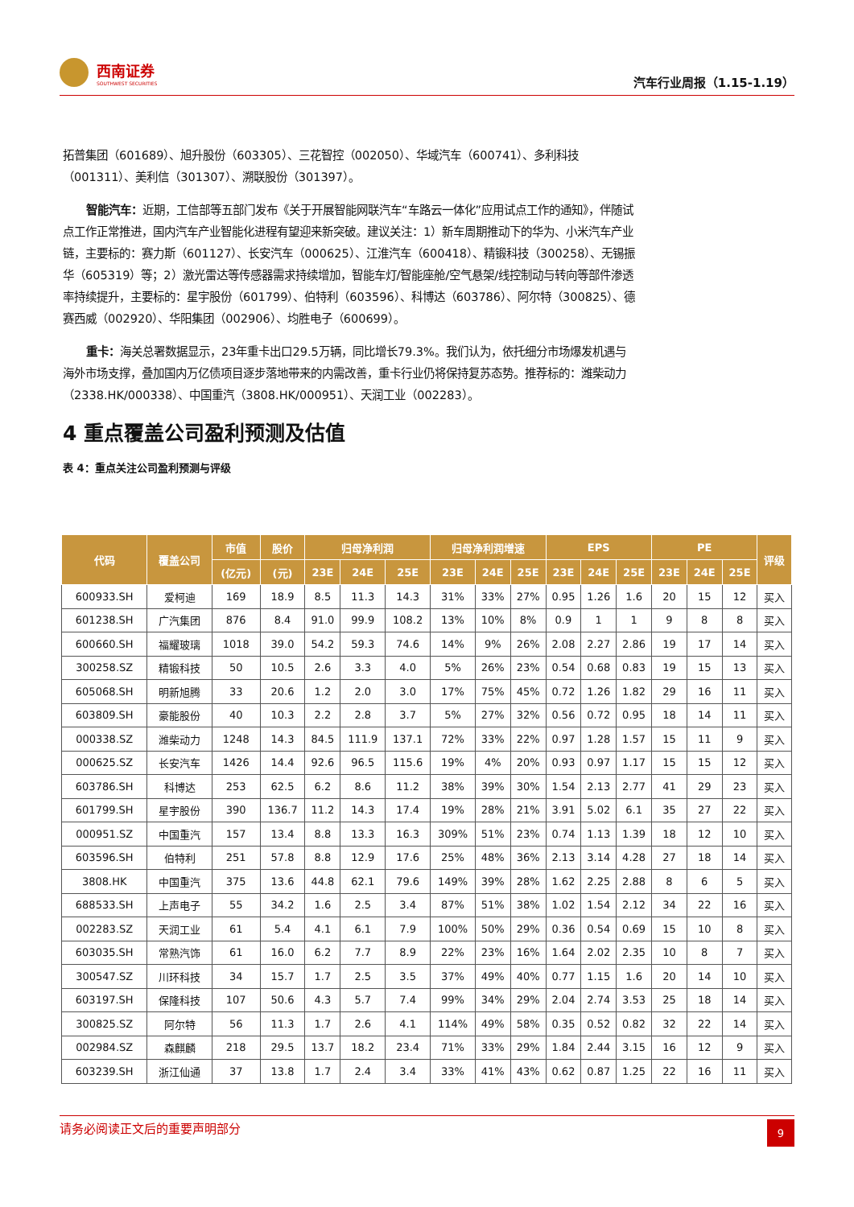西南证券
SOUTHWEST SECURITIES
汽车行业周报（1.15-1.19）
拓普集团（601689）、旭升股份（603305）、三花智控（002050）、华域汽车（600741）、多利科技（001311）、美利信（301307）、溯联股份（301397）。
  智能汽车：近期，工信部等五部门发布《关于开展智能网联汽车“车路云一体化”应用试点工作的通知》，伴随试点工作正常推进，国内汽车产业智能化进程有望迎来新突破。建议关注：1）新车周期推动下的华为、小米汽车产业链，主要标的：赛力斯（601127）、长安汽车（000625）、江淮汽车（600418）、精锻科技（300258）、无锡振华（605319）等；2）激光雷达等传感器需求持续增加，智能车灯/智能座舱/空气悬架/线控制动与转向等部件渗透率持续提升，主要标的：星宇股份（601799）、伯特利（603596）、科博达（603786）、阿尔特（300825）、德赛西威（002920）、华阳集团（002906）、均胜电子（600699）。
  重卡：海关总署数据显示，23年重卡出口29.5万辆，同比增长79.3%。我们认为，依托细分市场爆发机遇与海外市场支撑，叠加国内万亿债项目逐步落地带来的内需改善，重卡行业仍将保持复苏态势。推荐标的：潍柴动力（2338.HK/000338）、中国重汽（3808.HK/000951）、天润工业（002283）。
4 重点覆盖公司盈利预测及估值
表 4：重点关注公司盈利预测与评级
| 代码 | 覆盖公司 | 市值 | 股价 | 归母净利润 | | | 归母净利润增速 | | | EPS | | | PE | | | 评级 |
| --- | --- | --- | --- | --- | --- | --- | --- | --- | --- | --- | --- | --- | --- | --- | --- | --- |
| | | (亿元) | (元) | 23E | 24E | 25E | 23E | 24E | 25E | 23E | 24E | 25E | 23E | 24E | 25E | |
| 600933.SH | 爱柯迪 | 169 | 18.9 | 8.5 | 11.3 | 14.3 | 31% | 33% | 27% | 0.95 | 1.26 | 1.6 | 20 | 15 | 12 | 买入 |
| 601238.SH | 广汽集团 | 876 | 8.4 | 91.0 | 99.9 | 108.2 | 13% | 10% | 8% | 0.9 | 1 | 1 | 9 | 8 | 8 | 买入 |
| 600660.SH | 福耀玻璃 | 1018 | 39.0 | 54.2 | 59.3 | 74.6 | 14% | 9% | 26% | 2.08 | 2.27 | 2.86 | 19 | 17 | 14 | 买入 |
| 300258.SZ | 精锻科技 | 50 | 10.5 | 2.6 | 3.3 | 4.0 | 5% | 26% | 23% | 0.54 | 0.68 | 0.83 | 19 | 15 | 13 | 买入 |
| 605068.SH | 明新旭腾 | 33 | 20.6 | 1.2 | 2.0 | 3.0 | 17% | 75% | 45% | 0.72 | 1.26 | 1.82 | 29 | 16 | 11 | 买入 |
| 603809.SH | 豪能股份 | 40 | 10.3 | 2.2 | 2.8 | 3.7 | 5% | 27% | 32% | 0.56 | 0.72 | 0.95 | 18 | 14 | 11 | 买入 |
| 000338.SZ | 潍柴动力 | 1248 | 14.3 | 84.5 | 111.9 | 137.1 | 72% | 33% | 22% | 0.97 | 1.28 | 1.57 | 15 | 11 | 9 | 买入 |
| 000625.SZ | 长安汽车 | 1426 | 14.4 | 92.6 | 96.5 | 115.6 | 19% | 4% | 20% | 0.93 | 0.97 | 1.17 | 15 | 15 | 12 | 买入 |
| 603786.SH | 科博达 | 253 | 62.5 | 6.2 | 8.6 | 11.2 | 38% | 39% | 30% | 1.54 | 2.13 | 2.77 | 41 | 29 | 23 | 买入 |
| 601799.SH | 星宇股份 | 390 | 136.7 | 11.2 | 14.3 | 17.4 | 19% | 28% | 21% | 3.91 | 5.02 | 6.1 | 35 | 27 | 22 | 买入 |
| 000951.SZ | 中国重汽 | 157 | 13.4 | 8.8 | 13.3 | 16.3 | 309% | 51% | 23% | 0.74 | 1.13 | 1.39 | 18 | 12 | 10 | 买入 |
| 603596.SH | 伯特利 | 251 | 57.8 | 8.8 | 12.9 | 17.6 | 25% | 48% | 36% | 2.13 | 3.14 | 4.28 | 27 | 18 | 14 | 买入 |
| 3808.HK | 中国重汽 | 375 | 13.6 | 44.8 | 62.1 | 79.6 | 149% | 39% | 28% | 1.62 | 2.25 | 2.88 | 8 | 6 | 5 | 买入 |
| 688533.SH | 上声电子 | 55 | 34.2 | 1.6 | 2.5 | 3.4 | 87% | 51% | 38% | 1.02 | 1.54 | 2.12 | 34 | 22 | 16 | 买入 |
| 002283.SZ | 天润工业 | 61 | 5.4 | 4.1 | 6.1 | 7.9 | 100% | 50% | 29% | 0.36 | 0.54 | 0.69 | 15 | 10 | 8 | 买入 |
| 603035.SH | 常熟汽饰 | 61 | 16.0 | 6.2 | 7.7 | 8.9 | 22% | 23% | 16% | 1.64 | 2.02 | 2.35 | 10 | 8 | 7 | 买入 |
| 300547.SZ | 川环科技 | 34 | 15.7 | 1.7 | 2.5 | 3.5 | 37% | 49% | 40% | 0.77 | 1.15 | 1.6 | 20 | 14 | 10 | 买入 |
| 603197.SH | 保隆科技 | 107 | 50.6 | 4.3 | 5.7 | 7.4 | 99% | 34% | 29% | 2.04 | 2.74 | 3.53 | 25 | 18 | 14 | 买入 |
| 300825.SZ | 阿尔特 | 56 | 11.3 | 1.7 | 2.6 | 4.1 | 114% | 49% | 58% | 0.35 | 0.52 | 0.82 | 32 | 22 | 14 | 买入 |
| 002984.SZ | 森麒麟 | 218 | 29.5 | 13.7 | 18.2 | 23.4 | 71% | 33% | 29% | 1.84 | 2.44 | 3.15 | 16 | 12 | 9 | 买入 |
| 603239.SH | 浙江仙通 | 37 | 13.8 | 1.7 | 2.4 | 3.4 | 33% | 41% | 43% | 0.62 | 0.87 | 1.25 | 22 | 16 | 11 | 买入 |
请务必阅读正文后的重要声明部分
9